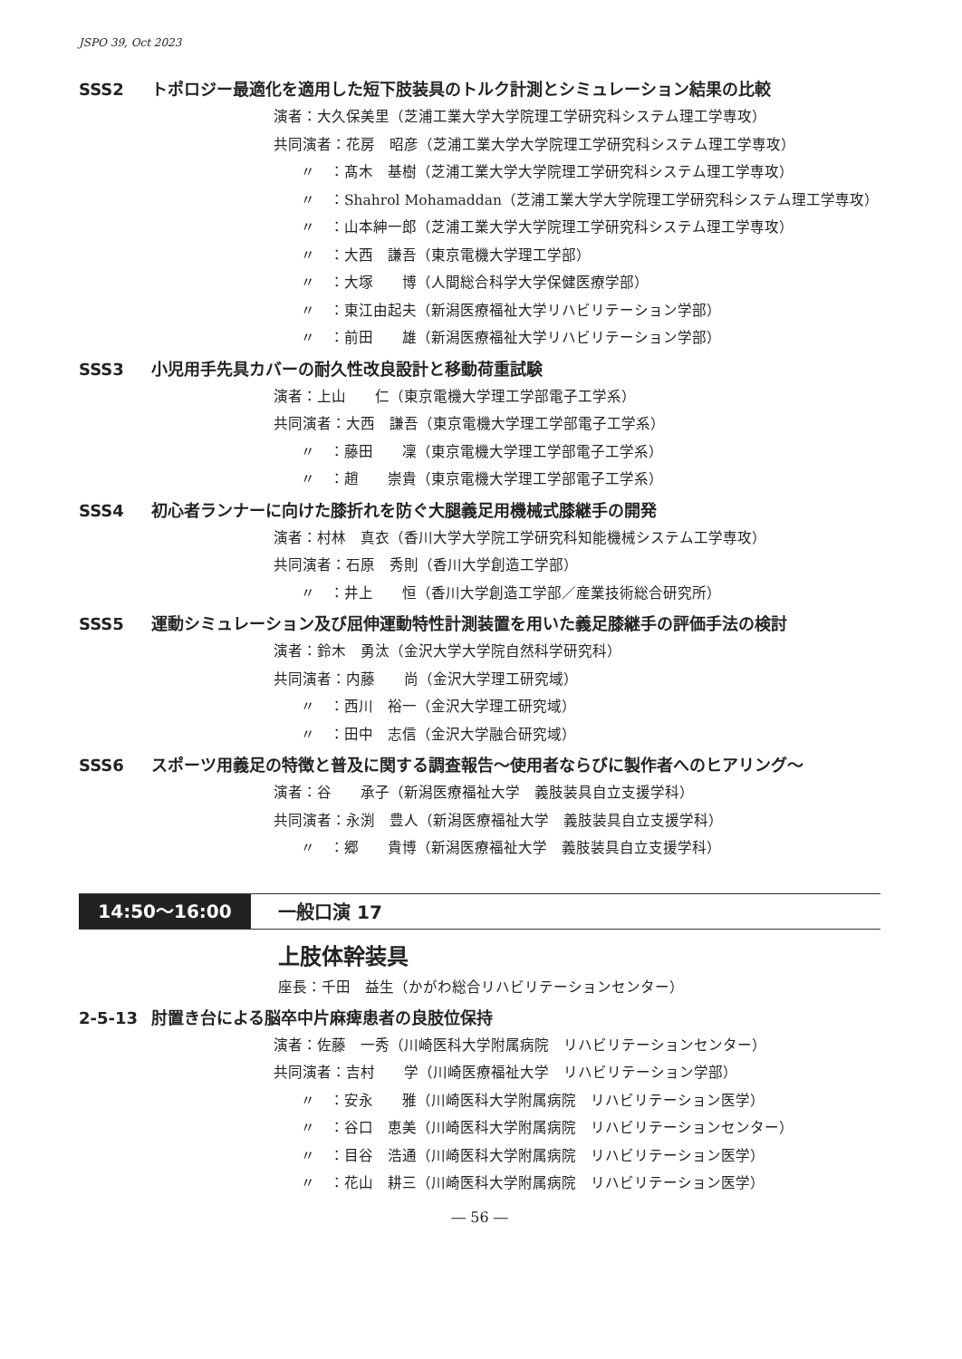JSPO 39, Oct 2023
SSS2 トポロジー最適化を適用した短下肢装具のトルク計測とシミュレーション結果の比較
演者：大久保美里（芝浦工業大学大学院理工学研究科システム理工学専攻）
共同演者：花房　昭彦（芝浦工業大学大学院理工学研究科システム理工学専攻）
〃　：髙木　基樹（芝浦工業大学大学院理工学研究科システム理工学専攻）
〃　：Shahrol Mohamaddan（芝浦工業大学大学院理工学研究科システム理工学専攻）
〃　：山本紳一郎（芝浦工業大学大学院理工学研究科システム理工学専攻）
〃　：大西　謙吾（東京電機大学理工学部）
〃　：大塚　　博（人間総合科学大学保健医療学部）
〃　：東江由起夫（新潟医療福祉大学リハビリテーション学部）
〃　：前田　　雄（新潟医療福祉大学リハビリテーション学部）
SSS3 小児用手先具カバーの耐久性改良設計と移動荷重試験
演者：上山　　仁（東京電機大学理工学部電子工学系）
共同演者：大西　謙吾（東京電機大学理工学部電子工学系）
〃　：藤田　　凜（東京電機大学理工学部電子工学系）
〃　：趙　　崇貴（東京電機大学理工学部電子工学系）
SSS4 初心者ランナーに向けた膝折れを防ぐ大腿義足用機械式膝継手の開発
演者：村林　真衣（香川大学大学院工学研究科知能機械システム工学専攻）
共同演者：石原　秀則（香川大学創造工学部）
〃　：井上　　恒（香川大学創造工学部／産業技術総合研究所）
SSS5 運動シミュレーション及び屈伸運動特性計測装置を用いた義足膝継手の評価手法の検討
演者：鈴木　勇汰（金沢大学大学院自然科学研究科）
共同演者：内藤　　尚（金沢大学理工研究域）
〃　：西川　裕一（金沢大学理工研究域）
〃　：田中　志信（金沢大学融合研究域）
SSS6 スポーツ用義足の特徴と普及に関する調査報告～使用者ならびに製作者へのヒアリング～
演者：谷　　承子（新潟医療福祉大学　義肢装具自立支援学科）
共同演者：永渕　豊人（新潟医療福祉大学　義肢装具自立支援学科）
〃　：郷　　貴博（新潟医療福祉大学　義肢装具自立支援学科）
14:50～16:00 一般口演 17
上肢体幹装具
座長：千田　益生（かがわ総合リハビリテーションセンター）
2-5-13 肘置き台による脳卒中片麻痺患者の良肢位保持
演者：佐藤　一秀（川崎医科大学附属病院　リハビリテーションセンター）
共同演者：吉村　　学（川崎医療福祉大学　リハビリテーション学部）
〃　：安永　　雅（川崎医科大学附属病院　リハビリテーション医学）
〃　：谷口　恵美（川崎医科大学附属病院　リハビリテーションセンター）
〃　：目谷　浩通（川崎医科大学附属病院　リハビリテーション医学）
〃　：花山　耕三（川崎医科大学附属病院　リハビリテーション医学）
― 56 ―